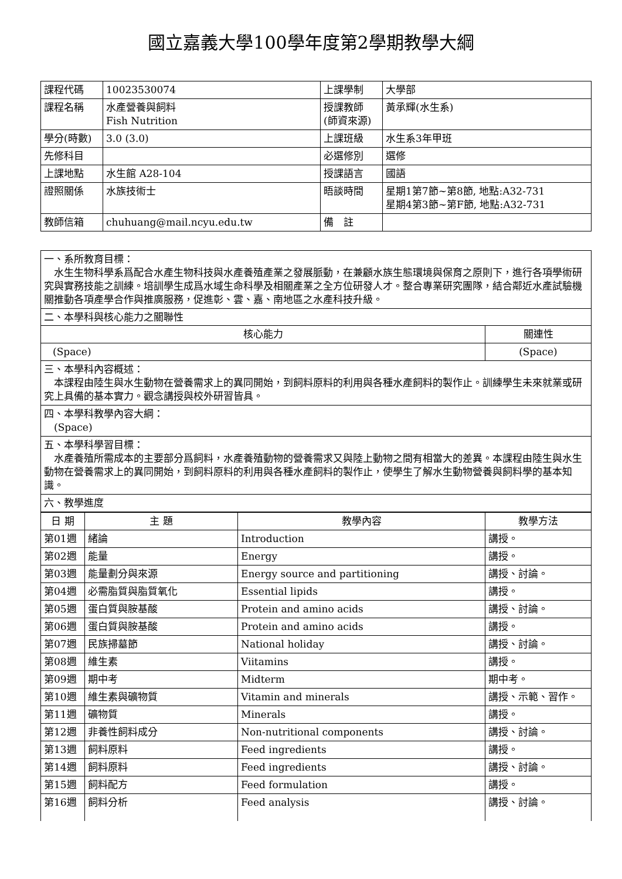國立嘉義大學100學年度第2學期教學大綱
| 課程代碼 | 10023530074 | 上課學制 | 大學部 |
| 課程名稱 | 水產營養與飼料 Fish Nutrition | 授課教師 (師資來源) | 黃承輝(水生系) |
| 學分(時數) | 3.0 (3.0) | 上課班級 | 水生系3年甲班 |
| 先修科目 | | 必選修別 | 選修 |
| 上課地點 | 水生館 A28-104 | 授課語言 | 國語 |
| 證照關係 | 水族技術士 | 晤談時間 | 星期1第7節~第8節, 地點:A32-731 星期4第3節~第F節, 地點:A32-731 |
| 教師信箱 | chuhuang@mail.ncyu.edu.tw | 備 註 | |
| 一、系所教育目標： 水生生物科學系爲配合水產生物科技與水產養殖產業之發展脈動，在兼顧水族生態環境與保育之原則下，進行各項學術研究與實務技能之訓練。培訓學生成爲水域生命科學及相關產業之全方位研發人才。整合專業研究團隊，結合鄰近水產試驗機關推動各項產學合作與推廣服務，促進彰、雲、嘉、南地區之水產科技升級。 | |
| 二、本學科與核心能力之關聯性 | |
| 核心能力 | 關連性 |
| (Space) | (Space) |
| 三、本學科內容概述： 本課程由陸生與水生動物在營養需求上的異同開始，到飼料原料的利用與各種水產飼料的製作止。訓練學生未來就業或研究上具備的基本實力。觀念講授與校外研習皆具。 | |
| 四、本學科教學內容大綱： (Space) | |
| 五、本學科學習目標： 水產養殖所需成本的主要部分爲飼料，水產養殖動物的營養需求又與陸上動物之間有相當大的差異。本課程由陸生與水生動物在營養需求上的異同開始，到飼料原料的利用與各種水產飼料的製作止，使學生了解水生動物營養與飼料學的基本知識。 | |
| 六、教學進度 | |
| 日 期 | 主 題 | 教學內容 | 教學方法 |
| --- | --- | --- | --- |
| 第01週 | 緒論 | Introduction | 講授。 |
| 第02週 | 能量 | Energy | 講授。 |
| 第03週 | 能量劃分與來源 | Energy source and partitioning | 講授、討論。 |
| 第04週 | 必需脂質與脂質氧化 | Essential lipids | 講授。 |
| 第05週 | 蛋白質與胺基酸 | Protein and amino acids | 講授、討論。 |
| 第06週 | 蛋白質與胺基酸 | Protein and amino acids | 講授。 |
| 第07週 | 民族掃墓節 | National holiday | 講授、討論。 |
| 第08週 | 維生素 | Viitamins | 講授。 |
| 第09週 | 期中考 | Midterm | 期中考。 |
| 第10週 | 維生素與礦物質 | Vitamin and minerals | 講授、示範、習作。 |
| 第11週 | 礦物質 | Minerals | 講授。 |
| 第12週 | 非養性飼料成分 | Non-nutritional components | 講授、討論。 |
| 第13週 | 飼料原料 | Feed ingredients | 講授。 |
| 第14週 | 飼料原料 | Feed ingredients | 講授、討論。 |
| 第15週 | 飼料配方 | Feed formulation | 講授。 |
| 第16週 | 飼料分析 | Feed analysis | 講授、討論。 |